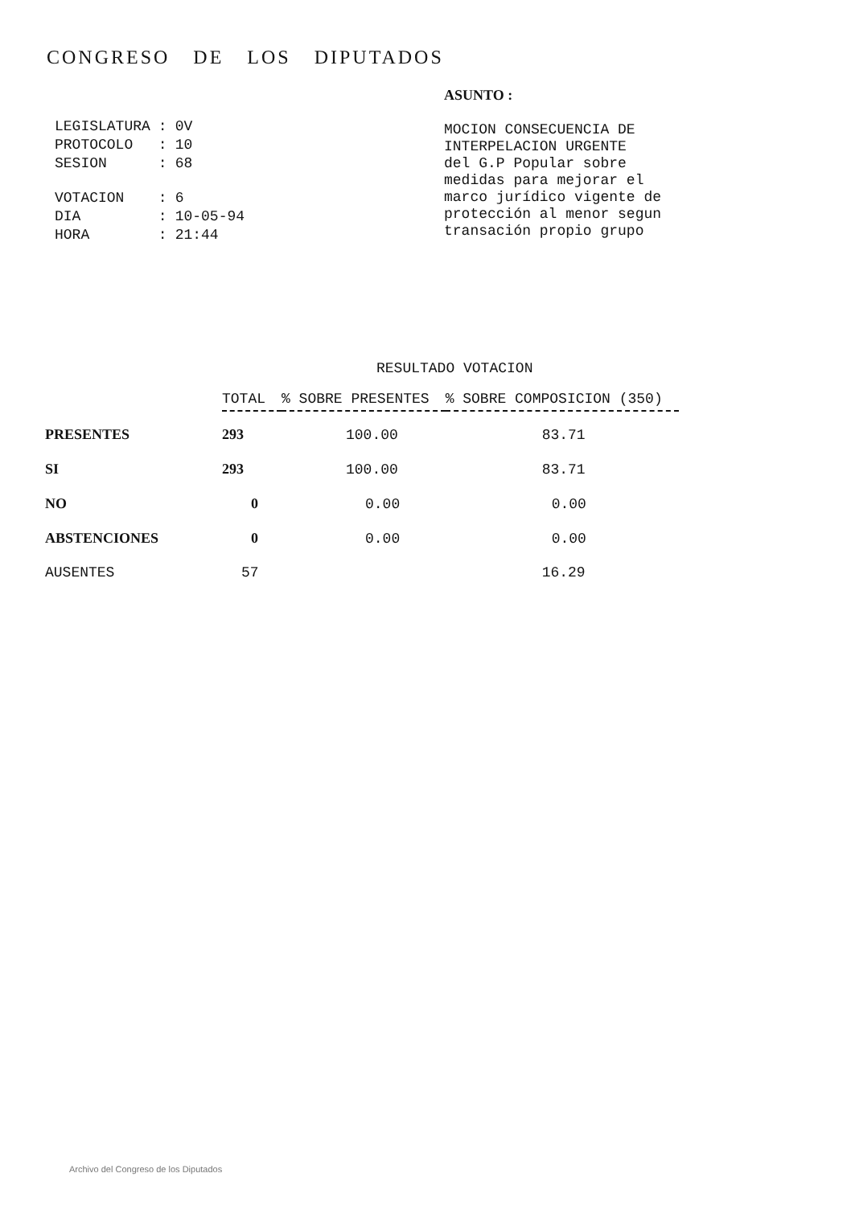CONGRESO DE LOS DIPUTADOS
| LEGISLATURA | : | 0V |
| PROTOCOLO | : | 10 |
| SESION | : | 68 |
| VOTACION | : | 6 |
| DIA | : | 10-05-94 |
| HORA | : | 21:44 |
ASUNTO :
MOCION CONSECUENCIA DE
INTERPELACION URGENTE
del G.P Popular sobre
medidas para mejorar el
marco jurídico vigente de
protección al menor segun
transación propio grupo
RESULTADO VOTACION
| | TOTAL | % SOBRE PRESENTES | % SOBRE COMPOSICION (350) |
| --- | --- | --- | --- |
| PRESENTES | 293 | 100.00 | 83.71 |
| SI | 293 | 100.00 | 83.71 |
| NO | 0 | 0.00 | 0.00 |
| ABSTENCIONES | 0 | 0.00 | 0.00 |
| AUSENTES | 57 | | 16.29 |
Archivo del Congreso de los Diputados